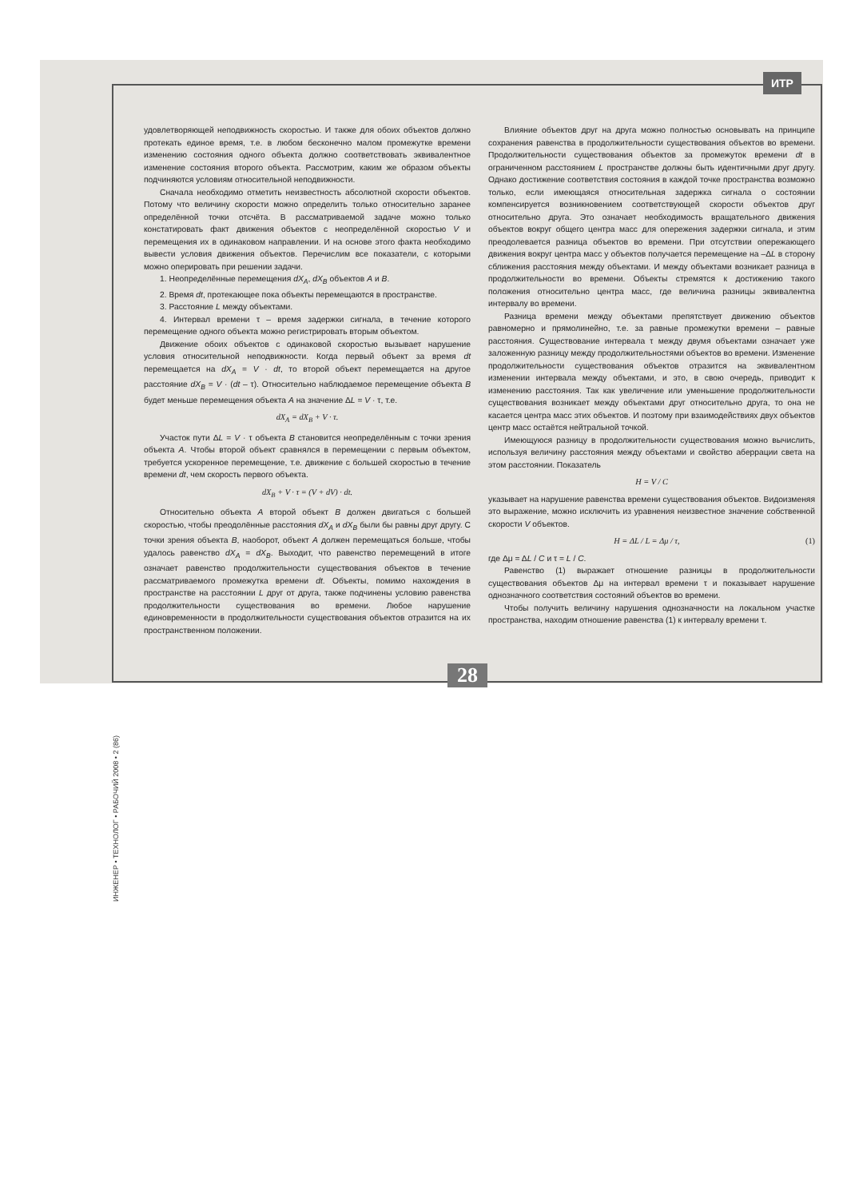ИТР
ИНЖЕНЕР • ТЕХНОЛОГ • РАБОЧИЙ 2008 • 2 (86)
удовлетворяющей неподвижность скоростью. И также для обоих объектов должно протекать единое время, т.е. в любом бесконечно малом промежутке времени изменению состояния одного объекта должно соответствовать эквивалентное изменение состояния второго объекта. Рассмотрим, каким же образом объекты подчиняются условиям относительной неподвижности.
Сначала необходимо отметить неизвестность абсолютной скорости объектов. Потому что величину скорости можно определить только относительно заранее определённой точки отсчёта. В рассматриваемой задаче можно только констатировать факт движения объектов с неопределённой скоростью V и перемещения их в одинаковом направлении. И на основе этого факта необходимо вывести условия движения объектов. Перечислим все показатели, с которыми можно оперировать при решении задачи.
1. Неопределённые перемещения dX<sub>A</sub>, dX<sub>B</sub> объектов A и B.
2. Время dt, протекающее пока объекты перемещаются в пространстве.
3. Расстояние L между объектами.
4. Интервал времени τ – время задержки сигнала, в течение которого перемещение одного объекта можно регистрировать вторым объектом.
Движение обоих объектов с одинаковой скоростью вызывает нарушение условия относительной неподвижности. Когда первый объект за время dt перемещается на dX<sub>A</sub> = V · dt, то второй объект перемещается на другое расстояние dX<sub>B</sub> = V · (dt – τ). Относительно наблюдаемое перемещение объекта B будет меньше перемещения объекта A на значение ΔL = V · τ, т.е.
dX<sub>A</sub> = dX<sub>B</sub> + V · τ.
Участок пути ΔL = V · τ объекта B становится неопределённым с точки зрения объекта A. Чтобы второй объект сравнялся в перемещении с первым объектом, требуется ускоренное перемещение, т.е. движение с большей скоростью в течение времени dt, чем скорость первого объекта.
dX<sub>B</sub> + V · τ = (V + dV) · dt.
Относительно объекта A второй объект B должен двигаться с большей скоростью, чтобы преодолённые расстояния dX<sub>A</sub> и dX<sub>B</sub> были бы равны друг другу. С точки зрения объекта B, наоборот, объект A должен перемещаться больше, чтобы удалось равенство dX<sub>A</sub> = dX<sub>B</sub>. Выходит, что равенство перемещений в итоге означает равенство продолжительности существования объектов в течение рассматриваемого промежутка времени dt. Объекты, помимо нахождения в пространстве на расстоянии L друг от друга, также подчинены условию равенства продолжительности существования во времени. Любое нарушение единовременности в продолжительности существования объектов отразится на их пространственном положении.
Влияние объектов друг на друга можно полностью основывать на принципе сохранения равенства в продолжительности существования объектов во времени. Продолжительности существования объектов за промежуток времени dt в ограниченном расстоянием L пространстве должны быть идентичными друг другу. Однако достижение соответствия состояния в каждой точке пространства возможно только, если имеющаяся относительная задержка сигнала о состоянии компенсируется возникновением соответствующей скорости объектов друг относительно друга. Это означает необходимость вращательного движения объектов вокруг общего центра масс для опережения задержки сигнала, и этим преодолевается разница объектов во времени. При отсутствии опережающего движения вокруг центра масс у объектов получается перемещение на –ΔL в сторону сближения расстояния между объектами. И между объектами возникает разница в продолжительности во времени. Объекты стремятся к достижению такого положения относительно центра масс, где величина разницы эквивалентна интервалу во времени.
Разница времени между объектами препятствует движению объектов равномерно и прямолинейно, т.е. за равные промежутки времени – равные расстояния. Существование интервала τ между двумя объектами означает уже заложенную разницу между продолжительностями объектов во времени. Изменение продолжительности существования объектов отразится на эквивалентном изменении интервала между объектами, и это, в свою очередь, приводит к изменению расстояния. Так как увеличение или уменьшение продолжительности существования возникает между объектами друг относительно друга, то она не касается центра масс этих объектов. И поэтому при взаимодействиях двух объектов центр масс остаётся нейтральной точкой.
Имеющуюся разницу в продолжительности существования можно вычислить, используя величину расстояния между объектами и свойство аберрации света на этом расстоянии. Показатель
H = V / C
указывает на нарушение равенства времени существования объектов. Видоизменяя это выражение, можно исключить из уравнения неизвестное значение собственной скорости V объектов.
Н = ΔL / L = Δμ / τ, (1)
где Δμ = ΔL / C и τ = L / C.
Равенство (1) выражает отношение разницы в продолжительности существования объектов Δμ на интервал времени τ и показывает нарушение однозначного соответствия состояний объектов во времени.
Чтобы получить величину нарушения однозначности на локальном участке пространства, находим отношение равенства (1) к интервалу времени τ.
28